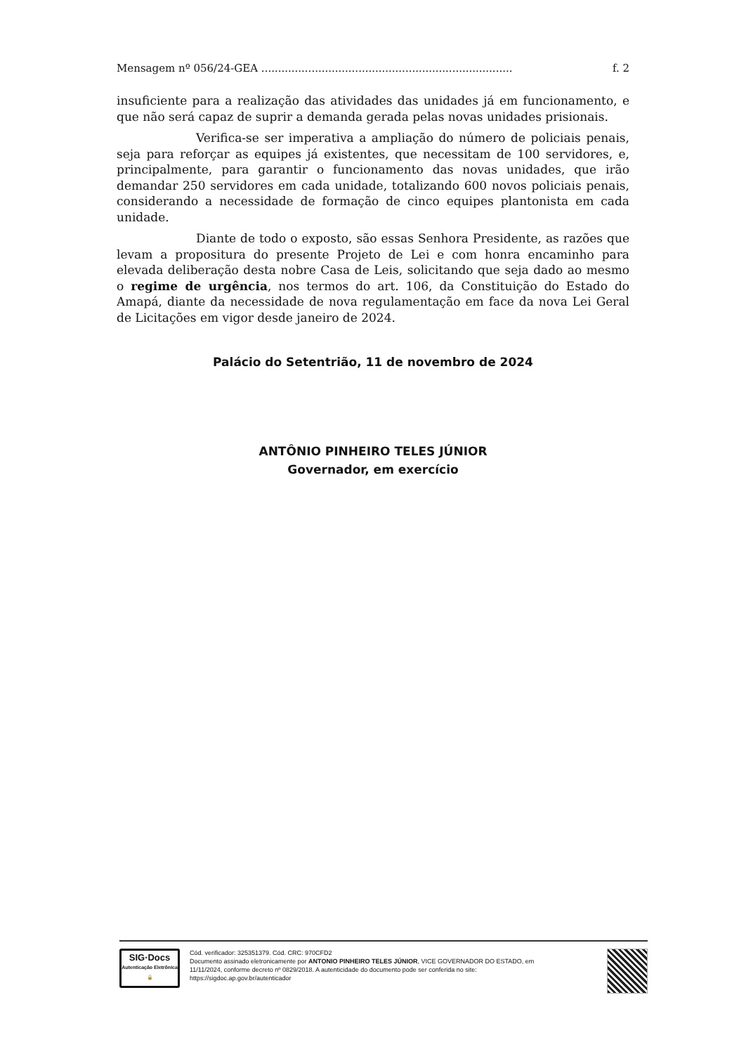Mensagem nº 056/24-GEA ........................................................................... f. 2
insuficiente para a realização das atividades das unidades já em funcionamento, e que não será capaz de suprir a demanda gerada pelas novas unidades prisionais.
Verifica-se ser imperativa a ampliação do número de policiais penais, seja para reforçar as equipes já existentes, que necessitam de 100 servidores, e, principalmente, para garantir o funcionamento das novas unidades, que irão demandar 250 servidores em cada unidade, totalizando 600 novos policiais penais, considerando a necessidade de formação de cinco equipes plantonista em cada unidade.
Diante de todo o exposto, são essas Senhora Presidente, as razões que levam a propositura do presente Projeto de Lei e com honra encaminho para elevada deliberação desta nobre Casa de Leis, solicitando que seja dado ao mesmo o regime de urgência, nos termos do art. 106, da Constituição do Estado do Amapá, diante da necessidade de nova regulamentação em face da nova Lei Geral de Licitações em vigor desde janeiro de 2024.
Palácio do Setentrião, 11 de novembro de 2024
ANTÔNIO PINHEIRO TELES JÚNIOR
Governador, em exercício
SIG·Docs
Autenticação Eletrônica 🔒
Cód. verificador: 325351379. Cód. CRC: 970CFD2
Documento assinado eletronicamente por ANTONIO PINHEIRO TELES JÚNIOR, VICE GOVERNADOR DO ESTADO, em 11/11/2024, conforme decreto nº 0829/2018. A autenticidade do documento pode ser conferida no site: https://sigdoc.ap.gov.br/autenticador